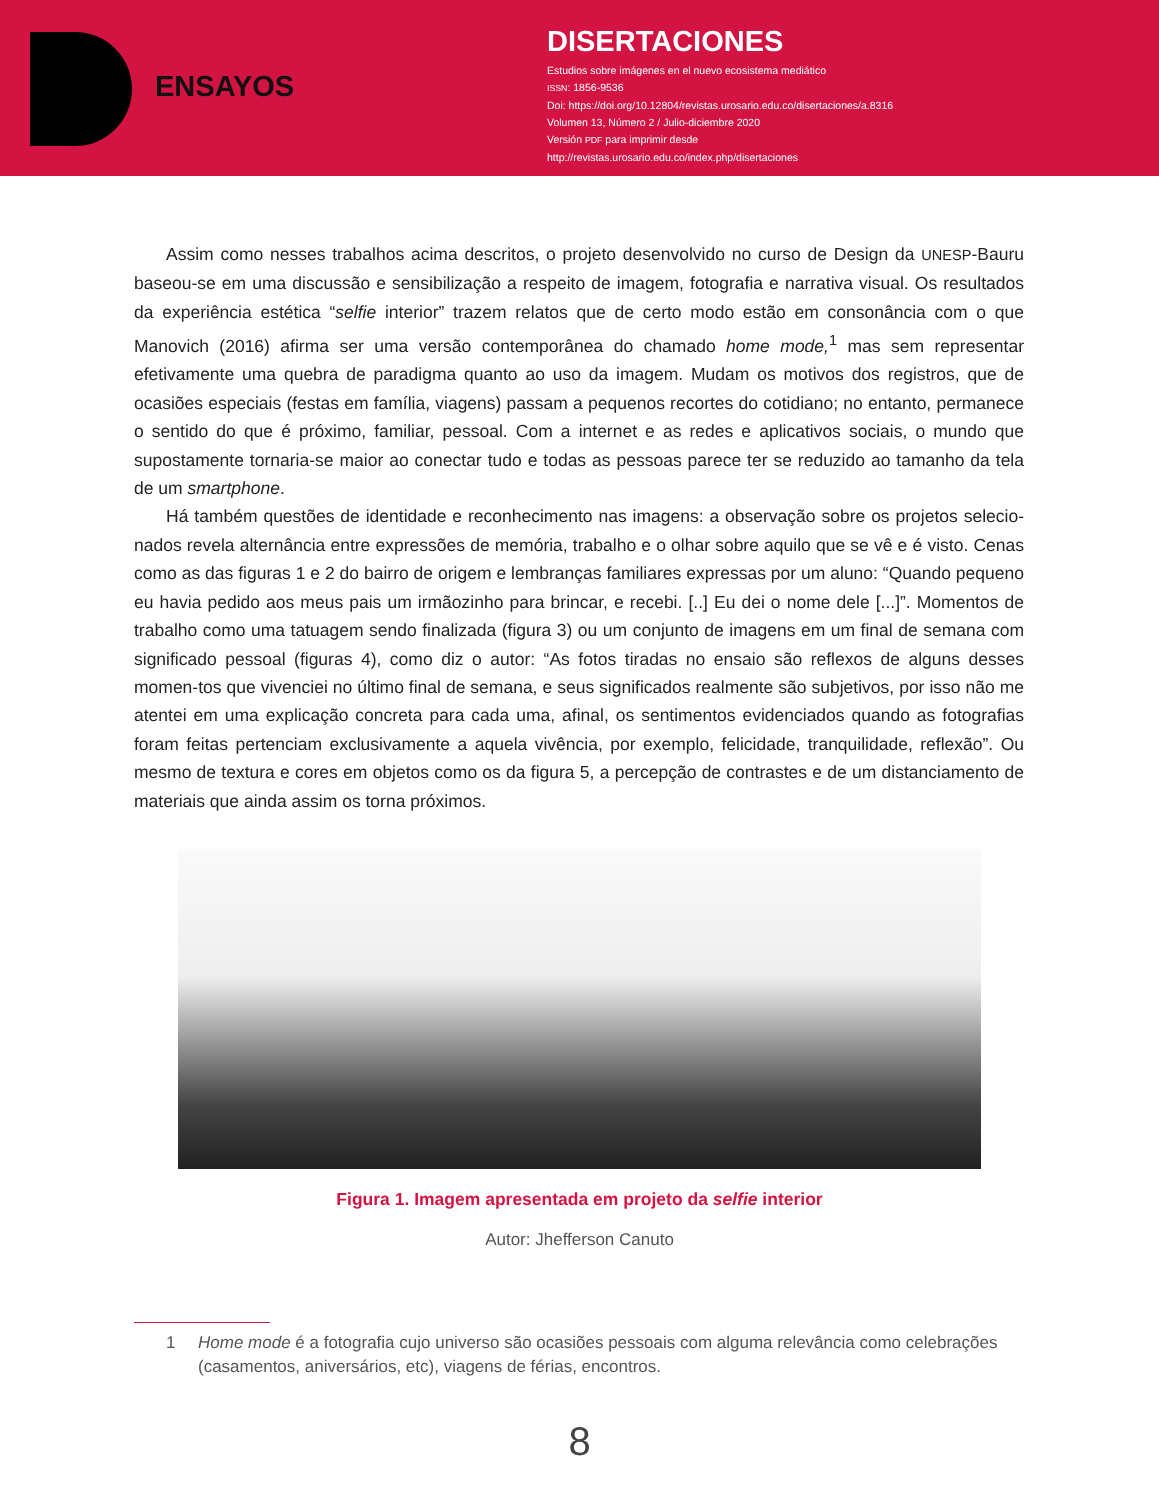ENSAYOS
DISERTACIONES
Estudios sobre imágenes en el nuevo ecosistema mediático
ISSN: 1856-9536
Doi: https://doi.org/10.12804/revistas.urosario.edu.co/disertaciones/a.8316
Volumen 13, Número 2 / Julio-diciembre 2020
Versión PDF para imprimir desde
http://revistas.urosario.edu.co/index.php/disertaciones
Assim como nesses trabalhos acima descritos, o projeto desenvolvido no curso de Design da UNESP-Bauru baseou-se em uma discussão e sensibilização a respeito de imagem, fotografia e narrativa visual. Os resultados da experiência estética “selfie interior” trazem relatos que de certo modo estão em consonância com o que Manovich (2016) afirma ser uma versão contemporânea do chamado home mode,<sup>1</sup> mas sem representar efetivamente uma quebra de paradigma quanto ao uso da imagem. Mudam os motivos dos registros, que de ocasiões especiais (festas em família, viagens) passam a pequenos recortes do cotidiano; no entanto, permanece o sentido do que é próximo, familiar, pessoal. Com a internet e as redes e aplicativos sociais, o mundo que supostamente tornaria-se maior ao conectar tudo e todas as pessoas parece ter se reduzido ao tamanho da tela de um smartphone.
Há também questões de identidade e reconhecimento nas imagens: a observação sobre os projetos selecio-nados revela alternância entre expressões de memória, trabalho e o olhar sobre aquilo que se vê e é visto. Cenas como as das figuras 1 e 2 do bairro de origem e lembranças familiares expressas por um aluno: “Quando pequeno eu havia pedido aos meus pais um irmãozinho para brincar, e recebi. [..] Eu dei o nome dele [...]”. Momentos de trabalho como uma tatuagem sendo finalizada (figura 3) ou um conjunto de imagens em um final de semana com significado pessoal (figuras 4), como diz o autor: “As fotos tiradas no ensaio são reflexos de alguns desses momen-tos que vivenciei no último final de semana, e seus significados realmente são subjetivos, por isso não me atentei em uma explicação concreta para cada uma, afinal, os sentimentos evidenciados quando as fotografias foram feitas pertenciam exclusivamente a aquela vivência, por exemplo, felicidade, tranquilidade, reflexão”. Ou mesmo de textura e cores em objetos como os da figura 5, a percepção de contrastes e de um distanciamento de materiais que ainda assim os torna próximos.
Figura 1. Imagem apresentada em projeto da selfie interior
Autor: Jhefferson Canuto
1 Home mode é a fotografia cujo universo são ocasiões pessoais com alguma relevância como celebrações (casamentos, aniversários, etc), viagens de férias, encontros.
8